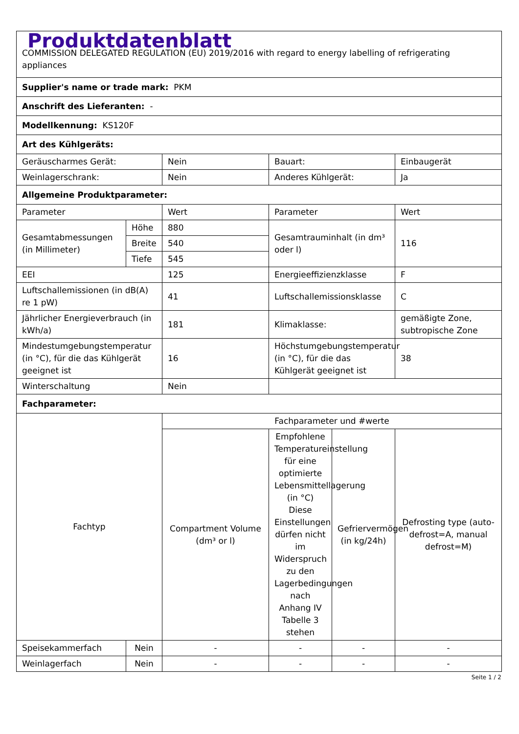| Produktdatenblatt COMMISSION DELEGATED REGULATION (EU) 2019/2016 with regard to energy labelling of refrigerating appliances | | | | | |
| Supplier's name or trade mark: PKM | | | | | |
| Anschrift des Lieferanten: - | | | | | |
| Modellkennung: KS120F | | | | | |
| Art des Kühlgeräts: | | | | | |
| Geräuscharmes Gerät: | | Nein | Bauart: | | Einbaugerät |
| Weinlagerschrank: | | Nein | Anderes Kühlgerät: | | Ja |
| Allgemeine Produktparameter: | | | | | |
| Parameter | | Wert | Parameter | | Wert |
| Gesamtabmessungen (in Millimeter) | Höhe | 880 | Gesamtrauminhalt (in dm³ oder l) | | 116 |
| | Breite | 540 | | | |
| | Tiefe | 545 | | | |
| EEI | | 125 | Energieeffizienzklasse | | F |
| Luftschallemissionen (in dB(A) re 1 pW) | | 41 | Luftschallemissionsklasse | | C |
| Jährlicher Energieverbrauch (in kWh/a) | | 181 | Klimaklasse: | | gemäßigte Zone, subtropische Zone |
| Mindestumgebungstemperatur (in °C), für die das Kühlgerät geeignet ist | | 16 | Höchstumgebungstemperatur (in °C), für die das Kühlgerät geeignet ist | | 38 |
| Winterschaltung | | Nein | | | |
| Fachparameter: | | | | | |
| Fachtyp | | Fachparameter und #werte | | | |
| | | Compartment Volume (dm³ or l) | Empfohlene Temperatureinstellung für eine optimierte Lebensmittellagerung (in °C) Diese Einstellungen dürfen nicht im Widerspruch zu den Lagerbedingungen nach Anhang IV Tabelle 3 stehen | Gefriervermögen (in kg/24h) | Defrosting type (auto-defrost=A, manual defrost=M) |
| Speisekammerfach | Nein | - | - | - | - |
| Weinlagerfach | Nein | - | - | - | - |
Seite 1 / 2